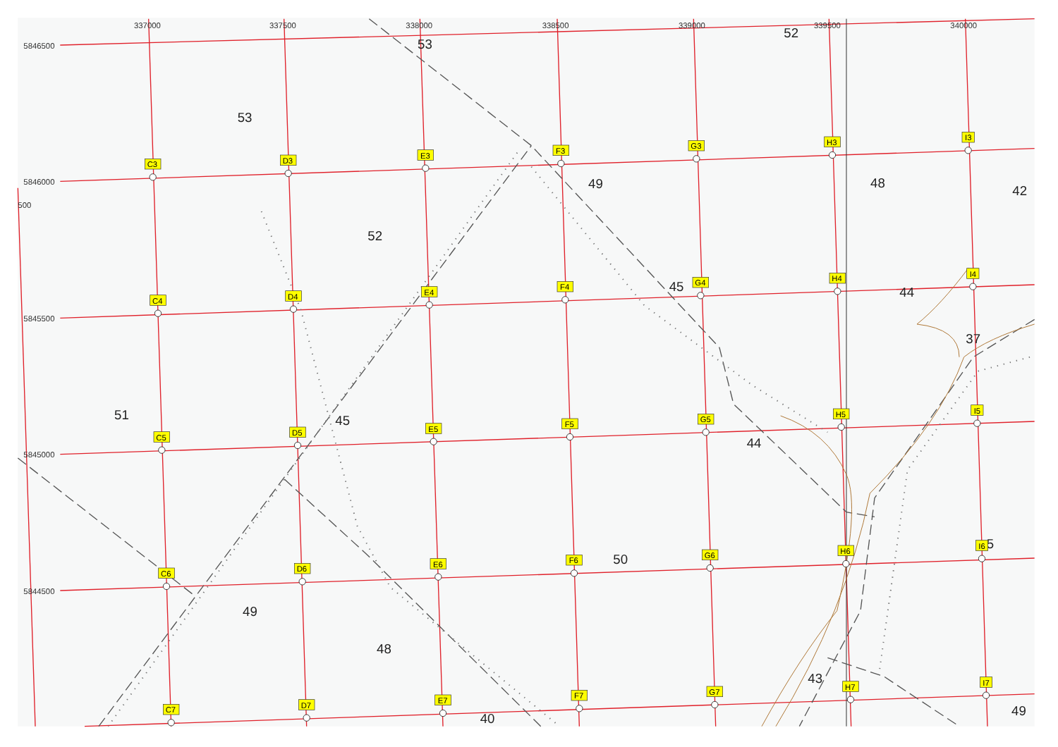337000
337500
338000
338500
339000
339500
340000
5846500
5846000
500
5845500
5845000
5844500
53
52
53
52
49
48
42
45
44
37
51
45
44
50
5
49
48
43
40
49
C3
D3
E3
F3
G3
H3
I3
C4
D4
E4
F4
G4
H4
I4
C5
D5
E5
F5
G5
H5
I5
C6
D6
E6
F6
G6
H6
I6
C7
D7
E7
F7
G7
H7
I7